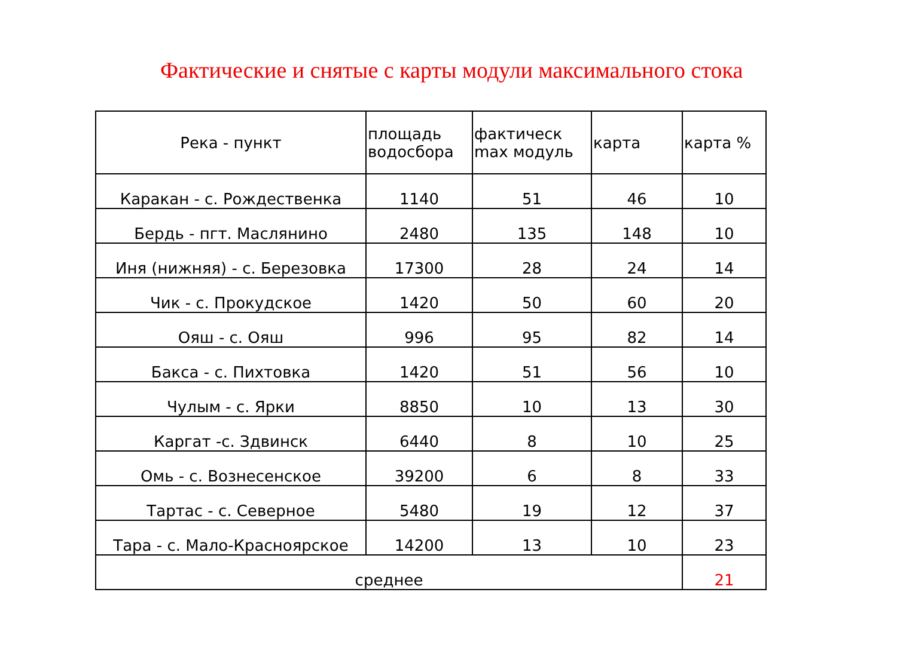Фактические и снятые с карты модули максимального стока
| Река - пункт | площадь водосбора | фактическ max модуль | карта | карта % |
| --- | --- | --- | --- | --- |
| Каракан - с. Рождественка | 1140 | 51 | 46 | 10 |
| Бердь - пгт. Маслянино | 2480 | 135 | 148 | 10 |
| Иня (нижняя) - с. Березовка | 17300 | 28 | 24 | 14 |
| Чик - с. Прокудское | 1420 | 50 | 60 | 20 |
| Ояш - с. Ояш | 996 | 95 | 82 | 14 |
| Бакса - с. Пихтовка | 1420 | 51 | 56 | 10 |
| Чулым - с. Ярки | 8850 | 10 | 13 | 30 |
| Каргат -с. Здвинск | 6440 | 8 | 10 | 25 |
| Омь - с. Вознесенское | 39200 | 6 | 8 | 33 |
| Тартас - с. Северное | 5480 | 19 | 12 | 37 |
| Тара - с. Мало-Красноярское | 14200 | 13 | 10 | 23 |
| среднее | | | | 21 |